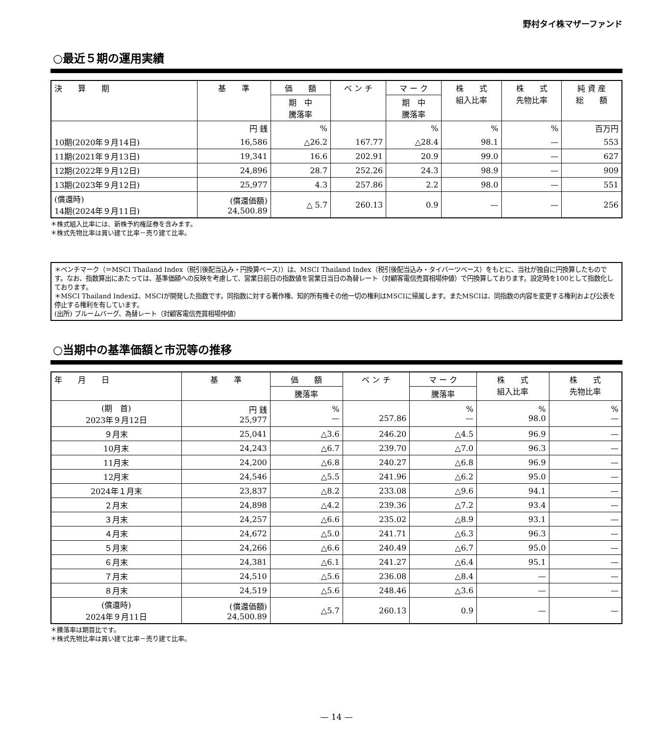野村タイ株マザーファンド
○最近５期の運用実績
| 決 算 期 | 基 準 | 価 額 | ベ ン チ | マ ー ク | 株 式 組入比率 | 株 式 先物比率 | 純 資 産 総 額 |
| --- | --- | --- | --- | --- | --- | --- | --- |
| | | 期 中 騰落率 | | 期 中 騰落率 | | | |
| | 円 銭 | % | | % | % | % | 百万円 |
| 10期(2020年９月14日) | 16,586 | △26.2 | 167.77 | △28.4 | 98.1 | — | 553 |
| 11期(2021年９月13日) | 19,341 | 16.6 | 202.91 | 20.9 | 99.0 | — | 627 |
| 12期(2022年９月12日) | 24,896 | 28.7 | 252.26 | 24.3 | 98.9 | — | 909 |
| 13期(2023年９月12日) | 25,977 | 4.3 | 257.86 | 2.2 | 98.0 | — | 551 |
| (償還時) 14期(2024年９月11日) | (償還価額) 24,500.89 | △ 5.7 | 260.13 | 0.9 | — | — | 256 |
＊株式組入比率には、新株予約権証券を含みます。
＊株式先物比率は買い建て比率－売り建て比率。
＊ベンチマーク（＝MSCI Thailand Index（税引後配当込み・円換算ベース））は、MSCI Thailand Index（税引後配当込み・タイバーツベース）をもとに、当社が独自に円換算したものです。なお、指数算出にあたっては、基準価額への反映を考慮して、営業日前日の指数値を営業日当日の為替レート（対顧客電信売買相場仲値）で円換算しております。設定時を100として指数化しております。
＊MSCI Thailand Indexは、MSCIが開発した指数です。同指数に対する著作権、知的所有権その他一切の権利はMSCIに帰属します。またMSCIは、同指数の内容を変更する権利および公表を停止する権利を有しています。
(出所) ブルームバーグ、為替レート（対顧客電信売買相場仲値）
○当期中の基準価額と市況等の推移
| 年 月 日 | 基 準 | 価 額 | ベ ン チ | マ ー ク | 株 式 組入比率 | 株 式 先物比率 |
| --- | --- | --- | --- | --- | --- | --- |
| | | 騰落率 | | 騰落率 | | |
| (期 首) 2023年９月12日 | 円 銭 25,977 | % — | 257.86 | % — | % 98.0 | % — |
| ９月末 | 25,041 | △3.6 | 246.20 | △4.5 | 96.9 | — |
| 10月末 | 24,243 | △6.7 | 239.70 | △7.0 | 96.3 | — |
| 11月末 | 24,200 | △6.8 | 240.27 | △6.8 | 96.9 | — |
| 12月末 | 24,546 | △5.5 | 241.96 | △6.2 | 95.0 | — |
| 2024年１月末 | 23,837 | △8.2 | 233.08 | △9.6 | 94.1 | — |
| ２月末 | 24,898 | △4.2 | 239.36 | △7.2 | 93.4 | — |
| ３月末 | 24,257 | △6.6 | 235.02 | △8.9 | 93.1 | — |
| ４月末 | 24,672 | △5.0 | 241.71 | △6.3 | 96.3 | — |
| ５月末 | 24,266 | △6.6 | 240.49 | △6.7 | 95.0 | — |
| ６月末 | 24,381 | △6.1 | 241.27 | △6.4 | 95.1 | — |
| ７月末 | 24,510 | △5.6 | 236.08 | △8.4 | — | — |
| ８月末 | 24,519 | △5.6 | 248.46 | △3.6 | — | — |
| (償還時) 2024年９月11日 | (償還価額) 24,500.89 | △5.7 | 260.13 | 0.9 | — | — |
＊騰落率は期首比です。
＊株式先物比率は買い建て比率－売り建て比率。
— 14 —